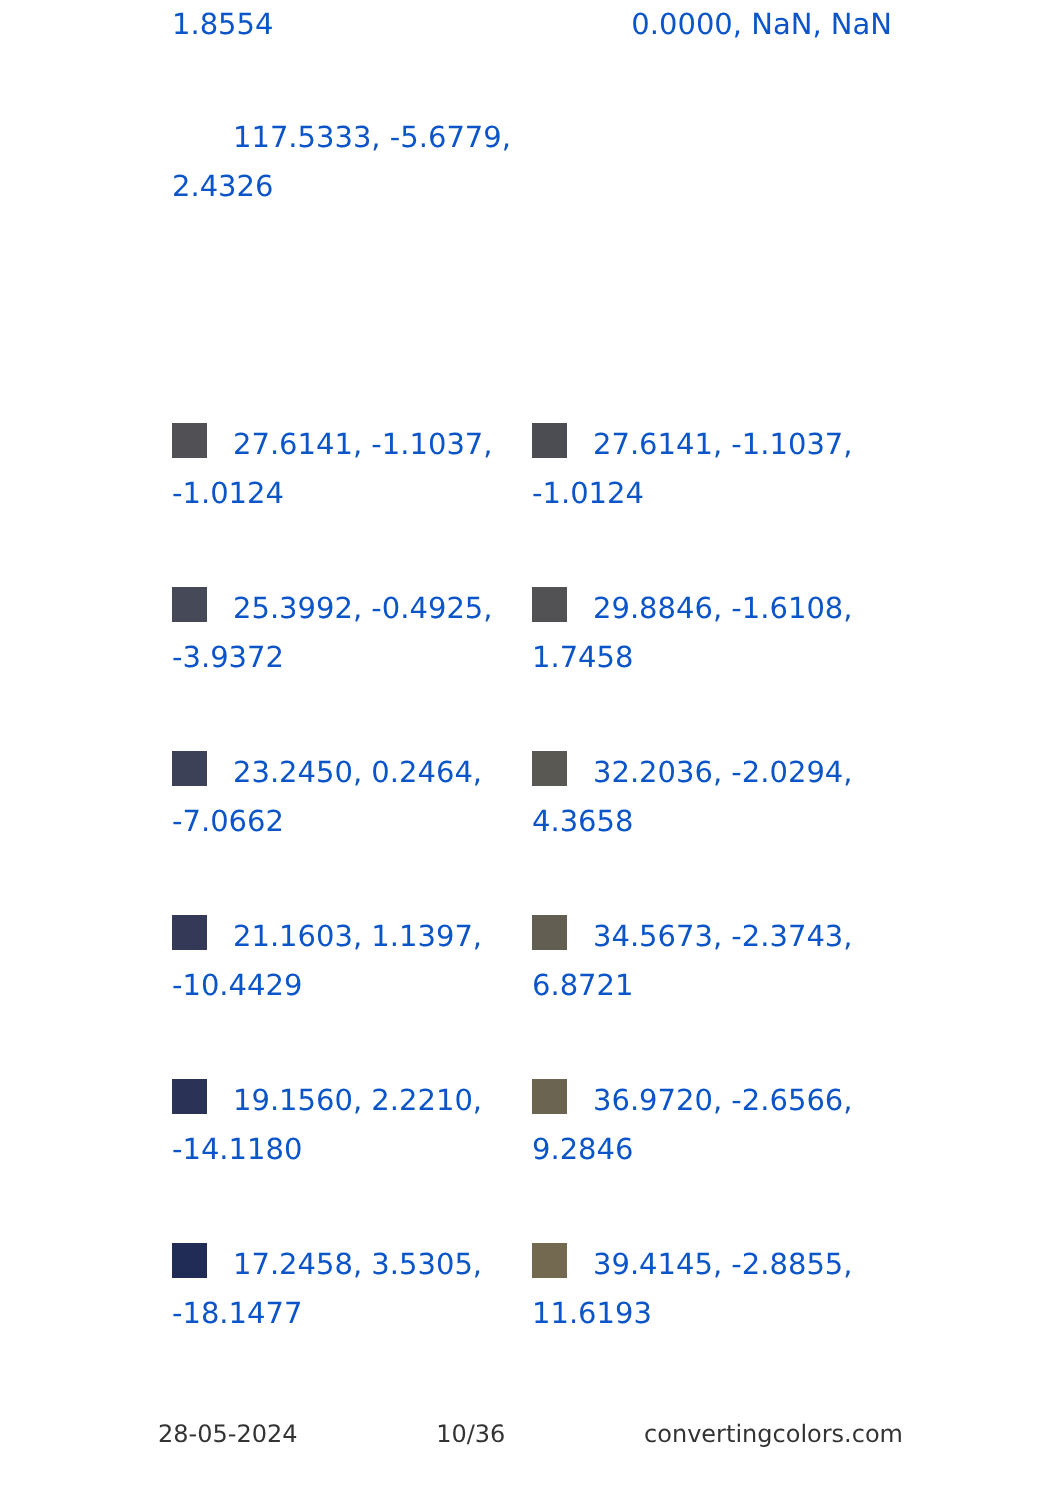1.8554 0.0000, NaN, NaN
117.5333, -5.6779, 2.4326
27.6141, -1.1037, -1.0124
27.6141, -1.1037, -1.0124
25.3992, -0.4925, -3.9372
29.8846, -1.6108, 1.7458
23.2450, 0.2464, -7.0662
32.2036, -2.0294, 4.3658
21.1603, 1.1397, -10.4429
34.5673, -2.3743, 6.8721
19.1560, 2.2210, -14.1180
36.9720, -2.6566, 9.2846
17.2458, 3.5305, -18.1477
39.4145, -2.8855, 11.6193
28-05-2024 10/36 convertingcolors.com